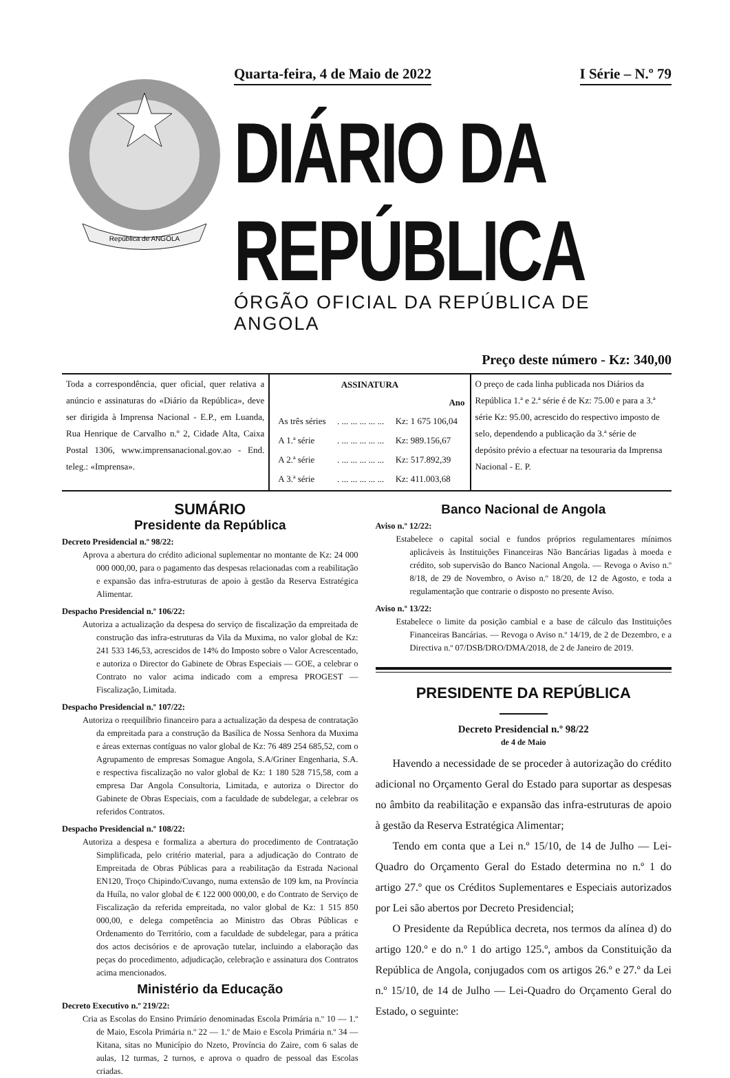República de ANGOLA
Quarta-feira, 4 de Maio de 2022 I Série – N.º 79
DIÁRIO DA REPÚBLICA
ÓRGÃO OFICIAL DA REPÚBLICA DE ANGOLA
Preço deste número - Kz: 340,00
| Toda a correspondência, quer oficial, quer relativa a anúncio e assinaturas do «Diário da República», deve ser dirigida à Imprensa Nacional - E.P., em Luanda, Rua Henrique de Carvalho n.º 2, Cidade Alta, Caixa Postal 1306, www.imprensanacional.gov.ao - End. teleg.: «Imprensa». | / ASSINATURA / / / / --- / --- / --- / / Ano / / / / As três séries / . ... ... ... ... ... / Kz: 1 675 106,04 / / A 1.ª série / . ... ... ... ... ... / Kz: 989.156,67 / / A 2.ª série / . ... ... ... ... ... / Kz: 517.892,39 / / A 3.ª série / . ... ... ... ... ... / Kz: 411.003,68 / | O preço de cada linha publicada nos Diários da República 1.ª e 2.ª série é de Kz: 75.00 e para a 3.ª série Kz: 95.00, acrescido do respectivo imposto de selo, dependendo a publicação da 3.ª série de depósito prévio a efectuar na tesouraria da Imprensa Nacional - E. P. |
SUMÁRIO
Presidente da República
Decreto Presidencial n.º 98/22:
Aprova a abertura do crédito adicional suplementar no montante de Kz: 24 000 000 000,00, para o pagamento das despesas relacionadas com a reabilitação e expansão das infra-estruturas de apoio à gestão da Reserva Estratégica Alimentar.
Despacho Presidencial n.º 106/22:
Autoriza a actualização da despesa do serviço de fiscalização da empreitada de construção das infra-estruturas da Vila da Muxima, no valor global de Kz: 241 533 146,53, acrescidos de 14% do Imposto sobre o Valor Acrescentado, e autoriza o Director do Gabinete de Obras Especiais — GOE, a celebrar o Contrato no valor acima indicado com a empresa PROGEST — Fiscalização, Limitada.
Despacho Presidencial n.º 107/22:
Autoriza o reequilíbrio financeiro para a actualização da despesa de contratação da empreitada para a construção da Basílica de Nossa Senhora da Muxima e áreas externas contíguas no valor global de Kz: 76 489 254 685,52, com o Agrupamento de empresas Somague Angola, S.A/Griner Engenharia, S.A. e respectiva fiscalização no valor global de Kz: 1 180 528 715,58, com a empresa Dar Angola Consultoria, Limitada, e autoriza o Director do Gabinete de Obras Especiais, com a faculdade de subdelegar, a celebrar os referidos Contratos.
Despacho Presidencial n.º 108/22:
Autoriza a despesa e formaliza a abertura do procedimento de Contratação Simplificada, pelo critério material, para a adjudicação do Contrato de Empreitada de Obras Públicas para a reabilitação da Estrada Nacional EN120, Troço Chipindo/Cuvango, numa extensão de 109 km, na Província da Huíla, no valor global de € 122 000 000,00, e do Contrato de Serviço de Fiscalização da referida empreitada, no valor global de Kz: 1 515 850 000,00, e delega competência ao Ministro das Obras Públicas e Ordenamento do Território, com a faculdade de subdelegar, para a prática dos actos decisórios e de aprovação tutelar, incluindo a elaboração das peças do procedimento, adjudicação, celebração e assinatura dos Contratos acima mencionados.
Ministério da Educação
Decreto Executivo n.º 219/22:
Cria as Escolas do Ensino Primário denominadas Escola Primária n.º 10 — 1.º de Maio, Escola Primária n.º 22 — 1.º de Maio e Escola Primária n.º 34 — Kitana, sitas no Município do Nzeto, Província do Zaire, com 6 salas de aulas, 12 turmas, 2 turnos, e aprova o quadro de pessoal das Escolas criadas.
Banco Nacional de Angola
Aviso n.º 12/22:
Estabelece o capital social e fundos próprios regulamentares mínimos aplicáveis às Instituições Financeiras Não Bancárias ligadas à moeda e crédito, sob supervisão do Banco Nacional Angola. — Revoga o Aviso n.º 8/18, de 29 de Novembro, o Aviso n.º 18/20, de 12 de Agosto, e toda a regulamentação que contrarie o disposto no presente Aviso.
Aviso n.º 13/22:
Estabelece o limite da posição cambial e a base de cálculo das Instituições Financeiras Bancárias. — Revoga o Aviso n.º 14/19, de 2 de Dezembro, e a Directiva n.º 07/DSB/DRO/DMA/2018, de 2 de Janeiro de 2019.
PRESIDENTE DA REPÚBLICA
Decreto Presidencial n.º 98/22
de 4 de Maio
Havendo a necessidade de se proceder à autorização do crédito adicional no Orçamento Geral do Estado para suportar as despesas no âmbito da reabilitação e expansão das infra-estruturas de apoio à gestão da Reserva Estratégica Alimentar;
Tendo em conta que a Lei n.º 15/10, de 14 de Julho — Lei-Quadro do Orçamento Geral do Estado determina no n.º 1 do artigo 27.º que os Créditos Suplementares e Especiais autorizados por Lei são abertos por Decreto Presidencial;
O Presidente da República decreta, nos termos da alínea d) do artigo 120.º e do n.º 1 do artigo 125.º, ambos da Constituição da República de Angola, conjugados com os artigos 26.º e 27.º da Lei n.º 15/10, de 14 de Julho — Lei-Quadro do Orçamento Geral do Estado, o seguinte: